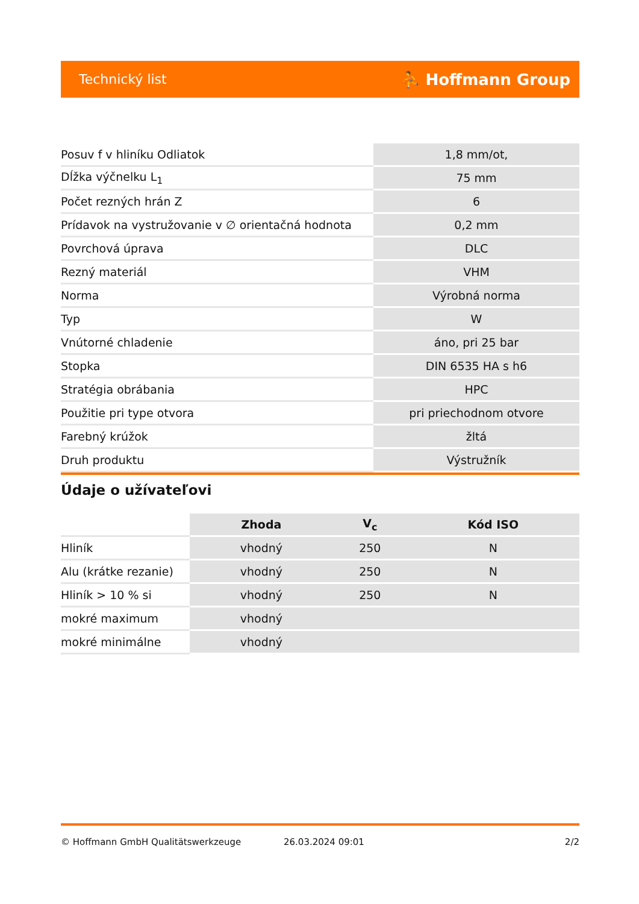Technický list ⛹ Hoffmann Group
| Posuv f v hliníku Odliatok | 1,8 mm/ot, |
| Dĺžka výčnelku L<sub>1</sub> | 75 mm |
| Počet rezných hrán Z | 6 |
| Prídavok na vystružovanie v ∅ orientačná hodnota | 0,2 mm |
| Povrchová úprava | DLC |
| Rezný materiál | VHM |
| Norma | Výrobná norma |
| Typ | W |
| Vnútorné chladenie | áno, pri 25 bar |
| Stopka | DIN 6535 HA s h6 |
| Stratégia obrábania | HPC |
| Použitie pri type otvora | pri priechodnom otvore |
| Farebný krúžok | žltá |
| Druh produktu | Výstružník |
Údaje o užívateľovi
| | Zhoda | V<sub>c</sub> | Kód ISO |
| --- | --- | --- | --- |
| Hliník | vhodný | 250 | N |
| Alu (krátke rezanie) | vhodný | 250 | N |
| Hliník > 10 % si | vhodný | 250 | N |
| mokré maximum | vhodný | | |
| mokré minimálne | vhodný | | |
© Hoffmann GmbH Qualitätswerkzeuge 26.03.2024 09:01 2/2